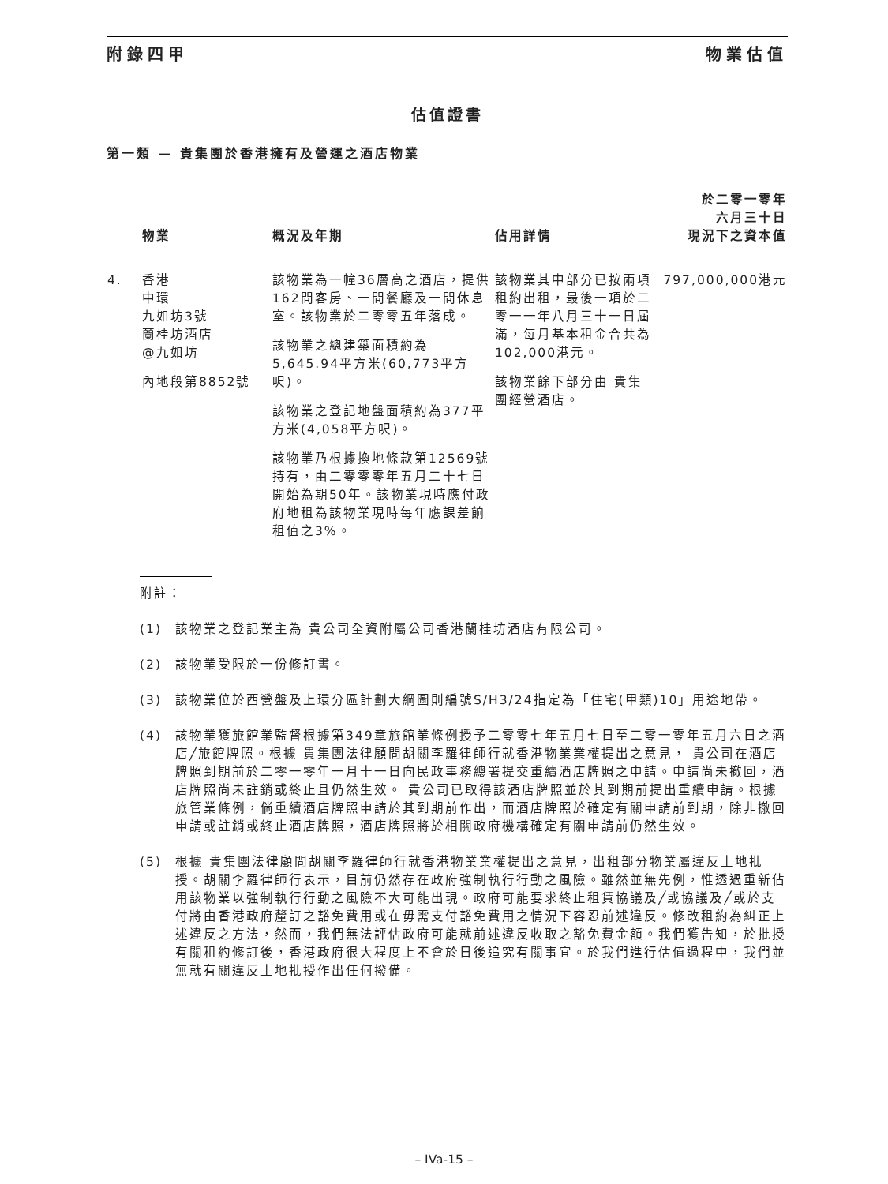附錄四甲 物業估值
估值證書
第一類 — 貴集團於香港擁有及營運之酒店物業
| | 物業 | 概況及年期 | 佔用詳情 | 於二零一零年 六月三十日 現況下之資本值 |
| --- | --- | --- | --- | --- |
| 4. | 香港 中環 九如坊3號 蘭桂坊酒店 @九如坊 內地段第8852號 | 該物業為一幢36層高之酒店，提供162間客房、一間餐廳及一間休息室。該物業於二零零五年落成。 該物業之總建築面積約為5,645.94平方米(60,773平方呎)。 該物業之登記地盤面積約為377平方米(4,058平方呎)。 該物業乃根據換地條款第12569號持有，由二零零零年五月二十七日開始為期50年。該物業現時應付政府地租為該物業現時每年應課差餉租值之3%。 | 該物業其中部分已按兩項租約出租，最後一項於二零一一年八月三十一日屆滿，每月基本租金合共為102,000港元。 該物業餘下部分由 貴集團經營酒店。 | 797,000,000港元 |
附註：
(1) 該物業之登記業主為 貴公司全資附屬公司香港蘭桂坊酒店有限公司。
(2) 該物業受限於一份修訂書。
(3) 該物業位於西營盤及上環分區計劃大綱圖則編號S/H3/24指定為「住宅(甲類)10」用途地帶。
(4) 該物業獲旅館業監督根據第349章旅館業條例授予二零零七年五月七日至二零一零年五月六日之酒店╱旅館牌照。根據 貴集團法律顧問胡關李羅律師行就香港物業業權提出之意見， 貴公司在酒店牌照到期前於二零一零年一月十一日向民政事務總署提交重續酒店牌照之申請。申請尚未撤回，酒店牌照尚未註銷或終止且仍然生效。 貴公司已取得該酒店牌照並於其到期前提出重續申請。根據旅管業條例，倘重續酒店牌照申請於其到期前作出，而酒店牌照於確定有關申請前到期，除非撤回申請或註銷或終止酒店牌照，酒店牌照將於相關政府機構確定有關申請前仍然生效。
(5) 根據 貴集團法律顧問胡關李羅律師行就香港物業業權提出之意見，出租部分物業屬違反土地批授。胡關李羅律師行表示，目前仍然存在政府強制執行行動之風險。雖然並無先例，惟透過重新佔用該物業以強制執行行動之風險不大可能出現。政府可能要求終止租賃協議及╱或協議及╱或於支付將由香港政府釐訂之豁免費用或在毋需支付豁免費用之情況下容忍前述違反。修改租約為糾正上述違反之方法，然而，我們無法評估政府可能就前述違反收取之豁免費金額。我們獲告知，於批授有關租約修訂後，香港政府很大程度上不會於日後追究有關事宜。於我們進行估值過程中，我們並無就有關違反土地批授作出任何撥備。
– IVa-15 –